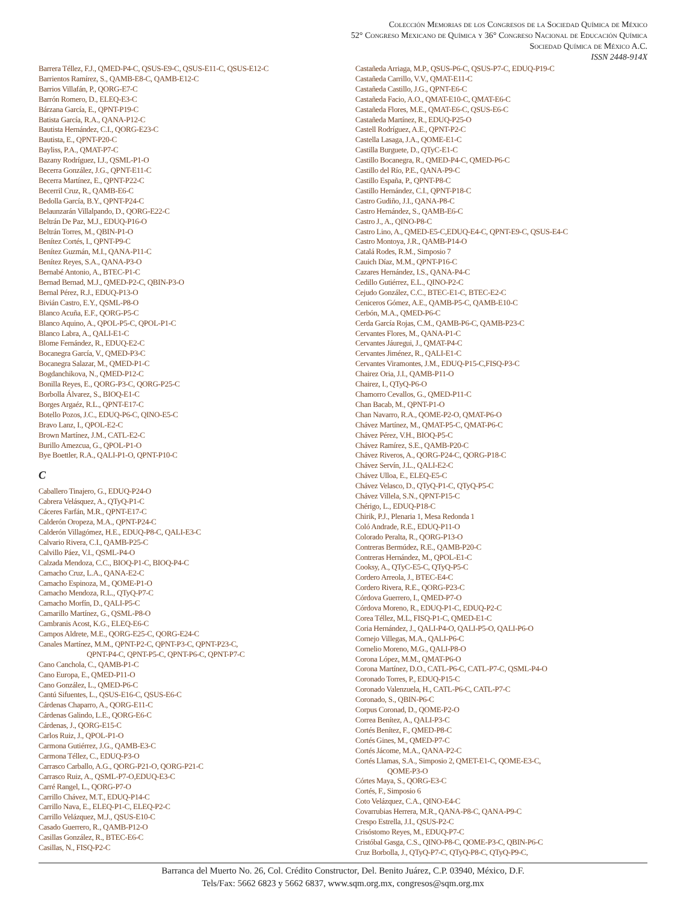Colección Memorias de los Congresos de la Sociedad Química de México
52° Congreso Mexicano de Química y 36° Congreso Nacional de Educación Química
Sociedad Química de México A.C.
ISSN 2448-914X
Barrera Téllez, F.J., QMED-P4-C, QSUS-E9-C, QSUS-E11-C, QSUS-E12-C
Barrientos Ramírez, S., QAMB-E8-C, QAMB-E12-C
Barrios Villafán, P., QORG-E7-C
Barrón Romero, D., ELEQ-E3-C
Bárzana García, E., QPNT-P19-C
Batista García, R.A., QANA-P12-C
Bautista Hernández, C.I., QORG-E23-C
Bautista, E., QPNT-P20-C
Bayliss, P.A., QMAT-P7-C
Bazany Rodríguez, I.J., QSML-P1-O
Becerra González, J.G., QPNT-E11-C
Becerra Martínez, E., QPNT-P22-C
Becerril Cruz, R., QAMB-E6-C
Bedolla García, B.Y., QPNT-P24-C
Belaunzarán Villalpando, D., QORG-E22-C
Beltrán De Paz, M.J., EDUQ-P16-O
Beltrán Torres, M., QBIN-P1-O
Benítez Cortés, I., QPNT-P9-C
Benítez Guzmán, M.I., QANA-P11-C
Benítez Reyes, S.A., QANA-P3-O
Bernabé Antonio, A., BTEC-P1-C
Bernad Bernad, M.J., QMED-P2-C, QBIN-P3-O
Bernal Pérez, R.J., EDUQ-P13-O
Bivián Castro, E.Y., QSML-P8-O
Blanco Acuña, E.F., QORG-P5-C
Blanco Aquino, A., QPOL-P5-C, QPOL-P1-C
Blanco Labra, A., QALI-E1-C
Blome Fernández, R., EDUQ-E2-C
Bocanegra García, V., QMED-P3-C
Bocanegra Salazar, M., QMED-P1-C
Bogdanchikova, N., QMED-P12-C
Bonilla Reyes, E., QORG-P3-C, QORG-P25-C
Borbolla Álvarez, S., BIOQ-E1-C
Borges Argaéz, R.L., QPNT-E17-C
Botello Pozos, J.C., EDUQ-P6-C, QINO-E5-C
Bravo Lanz, I., QPOL-E2-C
Brown Martínez, J.M., CATL-E2-C
Burillo Amezcua, G., QPOL-P1-O
Bye Boettler, R.A., QALI-P1-O, QPNT-P10-C
C
Caballero Tinajero, G., EDUQ-P24-O
Cabrera Velásquez, A., QTyQ-P1-C
Cáceres Farfán, M.R., QPNT-E17-C
Calderón Oropeza, M.A., QPNT-P24-C
Calderón Villagómez, H.E., EDUQ-P8-C, QALI-E3-C
Calvario Rivera, C.I., QAMB-P25-C
Calvillo Páez, V.I., QSML-P4-O
Calzada Mendoza, C.C., BIOQ-P1-C, BIOQ-P4-C
Camacho Cruz, L.A., QANA-E2-C
Camacho Espinoza, M., QOME-P1-O
Camacho Mendoza, R.L., QTyQ-P7-C
Camacho Morfín, D., QALI-P5-C
Camarillo Martínez, G., QSML-P8-O
Cambranis Acost, K.G., ELEQ-E6-C
Campos Aldrete, M.E., QORG-E25-C, QORG-E24-C
Canales Martínez, M.M., QPNT-P2-C, QPNT-P3-C, QPNT-P23-C,
QPNT-P4-C, QPNT-P5-C, QPNT-P6-C, QPNT-P7-C
Cano Canchola, C., QAMB-P1-C
Cano Europa, E., QMED-P11-O
Cano González, L., QMED-P6-C
Cantú Sifuentes, L., QSUS-E16-C, QSUS-E6-C
Cárdenas Chaparro, A., QORG-E11-C
Cárdenas Galindo, L.E., QORG-E6-C
Cárdenas, J., QORG-E15-C
Carlos Ruiz, J., QPOL-P1-O
Carmona Gutiérrez, J.G., QAMB-E3-C
Carmona Téllez, C., EDUQ-P3-O
Carrasco Carballo, A.G., QORG-P21-O, QORG-P21-C
Carrasco Ruiz, A., QSML-P7-O,EDUQ-E3-C
Carré Rangel, L., QORG-P7-O
Carrillo Chávez, M.T., EDUQ-P14-C
Carrillo Nava, E., ELEQ-P1-C, ELEQ-P2-C
Carrillo Velázquez, M.J., QSUS-E10-C
Casado Guerrero, R., QAMB-P12-O
Casillas González, R., BTEC-E6-C
Casillas, N., FISQ-P2-C
Castañeda Arriaga, M.P., QSUS-P6-C, QSUS-P7-C, EDUQ-P19-C
Castañeda Carrillo, V.V., QMAT-E11-C
Castañeda Castillo, J.G., QPNT-E6-C
Castañeda Facio, A.O., QMAT-E10-C, QMAT-E6-C
Castañeda Flores, M.E., QMAT-E6-C, QSUS-E6-C
Castañeda Martínez, R., EDUQ-P25-O
Castell Rodríguez, A.E., QPNT-P2-C
Castella Lasaga, J.A., QOME-E1-C
Castilla Burguete, D., QTyC-E1-C
Castillo Bocanegra, R., QMED-P4-C, QMED-P6-C
Castillo del Río, P.E., QANA-P9-C
Castillo España, P., QPNT-P8-C
Castillo Hernández, C.I., QPNT-P18-C
Castro Gudiño, J.I., QANA-P8-C
Castro Hernández, S., QAMB-E6-C
Castro J., A., QINO-P8-C
Castro Lino, A., QMED-E5-C,EDUQ-E4-C, QPNT-E9-C, QSUS-E4-C
Castro Montoya, J.R., QAMB-P14-O
Catalá Rodes, R.M., Simposio 7
Cauich Díaz, M.M., QPNT-P16-C
Cazares Hernández, I.S., QANA-P4-C
Cedillo Gutiérrez, E.L., QINO-P2-C
Cejudo González, C.C., BTEC-E1-C, BTEC-E2-C
Ceniceros Gómez, A.E., QAMB-P5-C, QAMB-E10-C
Cerbón, M.A., QMED-P6-C
Cerda García Rojas, C.M., QAMB-P6-C, QAMB-P23-C
Cervantes Flores, M., QANA-P1-C
Cervantes Jáuregui, J., QMAT-P4-C
Cervantes Jiménez, R., QALI-E1-C
Cervantes Viramontes, J.M., EDUQ-P15-C,FISQ-P3-C
Chairez Oria, J.I., QAMB-P11-O
Chairez, I., QTyQ-P6-O
Chamorro Cevallos, G., QMED-P11-C
Chan Bacab, M., QPNT-P1-O
Chan Navarro, R.A., QOME-P2-O, QMAT-P6-O
Chávez Martínez, M., QMAT-P5-C, QMAT-P6-C
Chávez Pérez, V.H., BIOQ-P5-C
Chávez Ramírez, S.E., QAMB-P20-C
Chávez Riveros, A., QORG-P24-C, QORG-P18-C
Chávez Servín, J.L., QALI-E2-C
Chávez Ulloa, E., ELEQ-E5-C
Chávez Velasco, D., QTyQ-P1-C, QTyQ-P5-C
Chávez Villela, S.N., QPNT-P15-C
Chérigo, L., EDUQ-P18-C
Chirik, P.J., Plenaria 1, Mesa Redonda 1
Coló Andrade, R.E., EDUQ-P11-O
Colorado Peralta, R., QORG-P13-O
Contreras Bermúdez, R.E., QAMB-P20-C
Contreras Hernández, M., QPOL-E1-C
Cooksy, A., QTyC-E5-C, QTyQ-P5-C
Cordero Arreola, J., BTEC-E4-C
Cordero Rivera, R.E., QORG-P23-C
Córdova Guerrero, I., QMED-P7-O
Córdova Moreno, R., EDUQ-P1-C, EDUQ-P2-C
Corea Téllez, M.L, FISQ-P1-C, QMED-E1-C
Coria Hernández, J., QALI-P4-O, QALI-P5-O, QALI-P6-O
Cornejo Villegas, M.A., QALI-P6-C
Cornelio Moreno, M.G., QALI-P8-O
Corona López, M.M., QMAT-P6-O
Corona Martínez, D.O., CATL-P6-C, CATL-P7-C, QSML-P4-O
Coronado Torres, P., EDUQ-P15-C
Coronado Valenzuela, H., CATL-P6-C, CATL-P7-C
Coronado, S., QBIN-P6-C
Corpus Coronad, D., QOME-P2-O
Correa Benítez, A., QALI-P3-C
Cortés Benítez, F., QMED-P8-C
Cortés Gines, M., QMED-P7-C
Cortés Jácome, M.A., QANA-P2-C
Cortés Llamas, S.A., Simposio 2, QMET-E1-C, QOME-E3-C,
QOME-P3-O
Córtes Maya, S., QORG-E3-C
Cortés, F., Simposio 6
Coto Velázquez, C.A., QINO-E4-C
Covarrubias Herrera, M.R., QANA-P8-C, QANA-P9-C
Crespo Estrella, J.I., QSUS-P2-C
Crisóstomo Reyes, M., EDUQ-P7-C
Cristóbal Gasga, C.S., QINO-P8-C, QOME-P3-C, QBIN-P6-C
Cruz Borbolla, J., QTyQ-P7-C, QTyQ-P8-C, QTyQ-P9-C,
Barranca del Muerto No. 26, Col. Crédito Constructor, Del. Benito Juárez, C.P. 03940, México, D.F.
Tels/Fax: 5662 6823 y 5662 6837, www.sqm.org.mx, congresos@sqm.org.mx